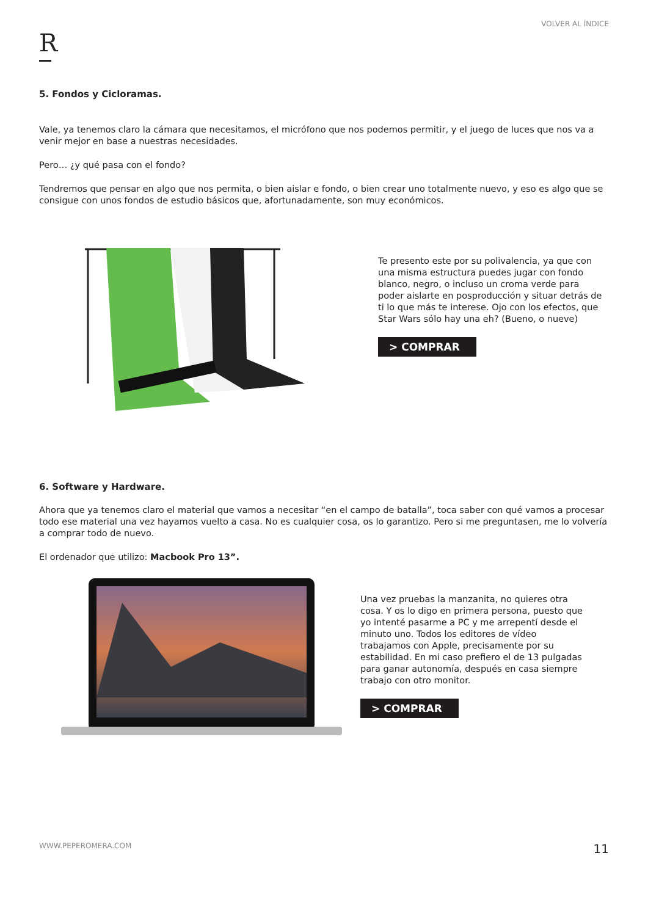VOLVER AL ÍNDICE
R
5. Fondos y Cicloramas.
Vale, ya tenemos claro la cámara que necesitamos, el micrófono que nos podemos permitir, y el juego de luces que nos va a venir mejor en base a nuestras necesidades.
Pero… ¿y qué pasa con el fondo?
Tendremos que pensar en algo que nos permita, o bien aislar e fondo, o bien crear uno totalmente nuevo, y eso es algo que se consigue con unos fondos de estudio básicos que, afortunadamente, son muy económicos.
Te presento este por su polivalencia, ya que con una misma estructura puedes jugar con fondo blanco, negro, o incluso un croma verde para poder aislarte en posproducción y situar detrás de ti lo que más te interese. Ojo con los efectos, que Star Wars sólo hay una eh? (Bueno, o nueve)
> COMPRAR
6. Software y Hardware.
Ahora que ya tenemos claro el material que vamos a necesitar “en el campo de batalla”, toca saber con qué vamos a procesar todo ese material una vez hayamos vuelto a casa. No es cualquier cosa, os lo garantizo. Pero si me preguntasen, me lo volvería a comprar todo de nuevo.
El ordenador que utilizo: Macbook Pro 13”.
Una vez pruebas la manzanita, no quieres otra cosa. Y os lo digo en primera persona, puesto que yo intenté pasarme a PC y me arrepentí desde el minuto uno. Todos los editores de vídeo trabajamos con Apple, precisamente por su estabilidad. En mi caso prefiero el de 13 pulgadas para ganar autonomía, después en casa siempre trabajo con otro monitor.
> COMPRAR
WWW.PEPEROMERA.COM 11